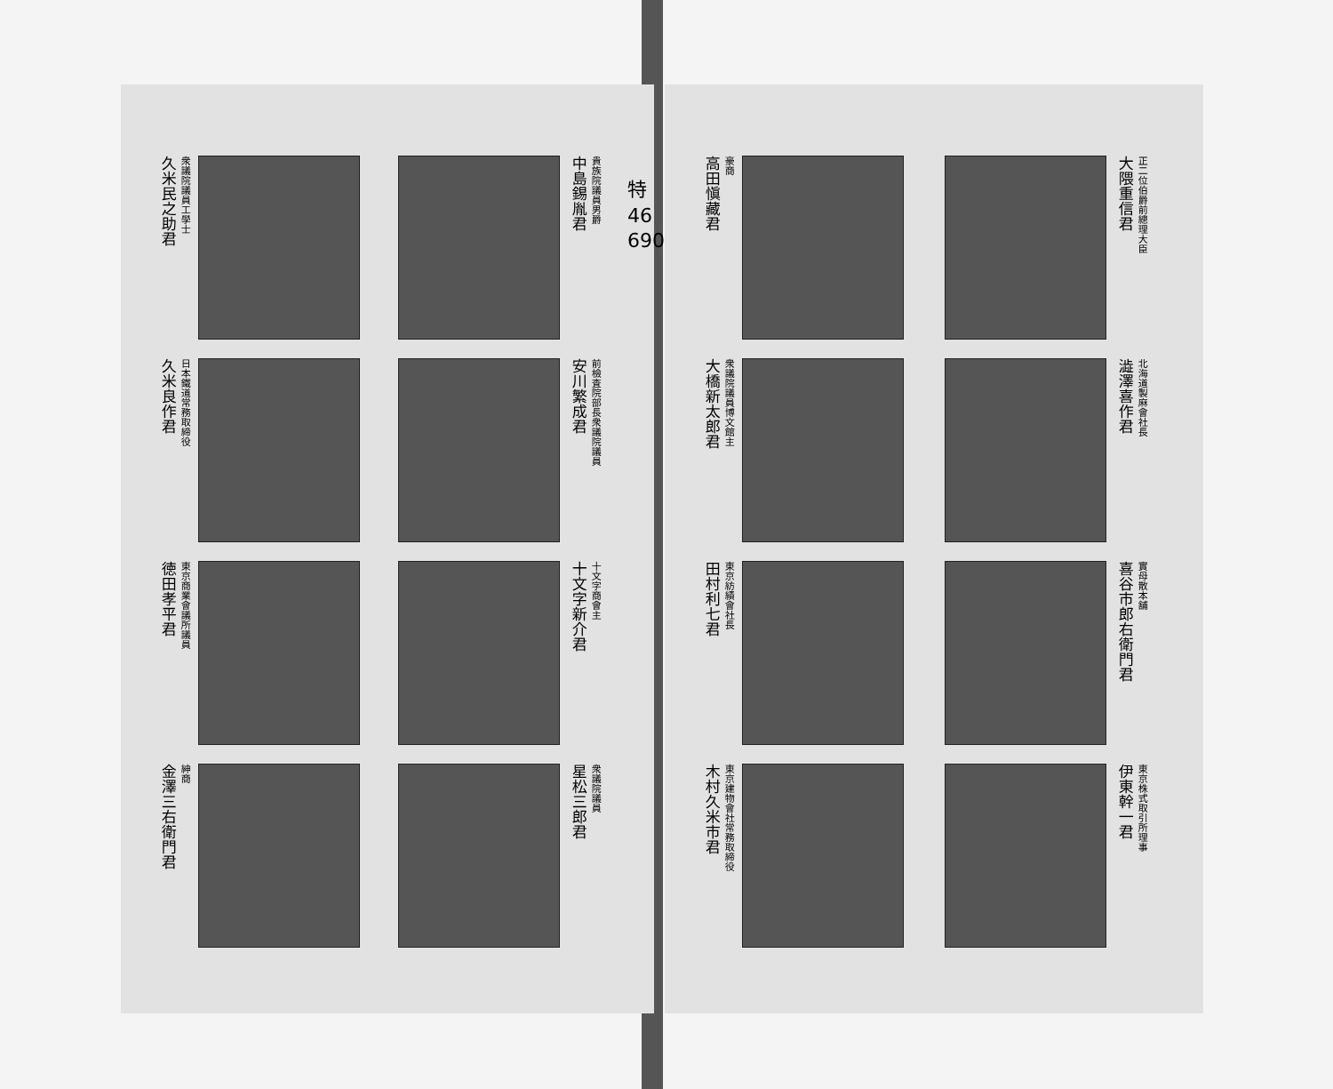特46
690
衆議院議員工學士
久米民之助君
貴族院議員男爵
中島錫胤君
日本鐵道常務取締役
久米良作君
前檢査院部長衆議院議員
安川繁成君
東京商業會議所議員
徳田孝平君
十文字商會主
十文字新介君
紳商
金澤三右衛門君
衆議院議員
星松三郎君
豪商
高田愼藏君
正二位伯爵前總理大臣
大隈重信君
衆議院議員博文館主
大橋新太郎君
北海道製麻會社長
澁澤喜作君
東京紡績會社長
田村利七君
實母散本舗
喜谷市郎右衛門君
東京建物會社常務取締役
木村久米市君
東京株式取引所理事
伊東幹一君